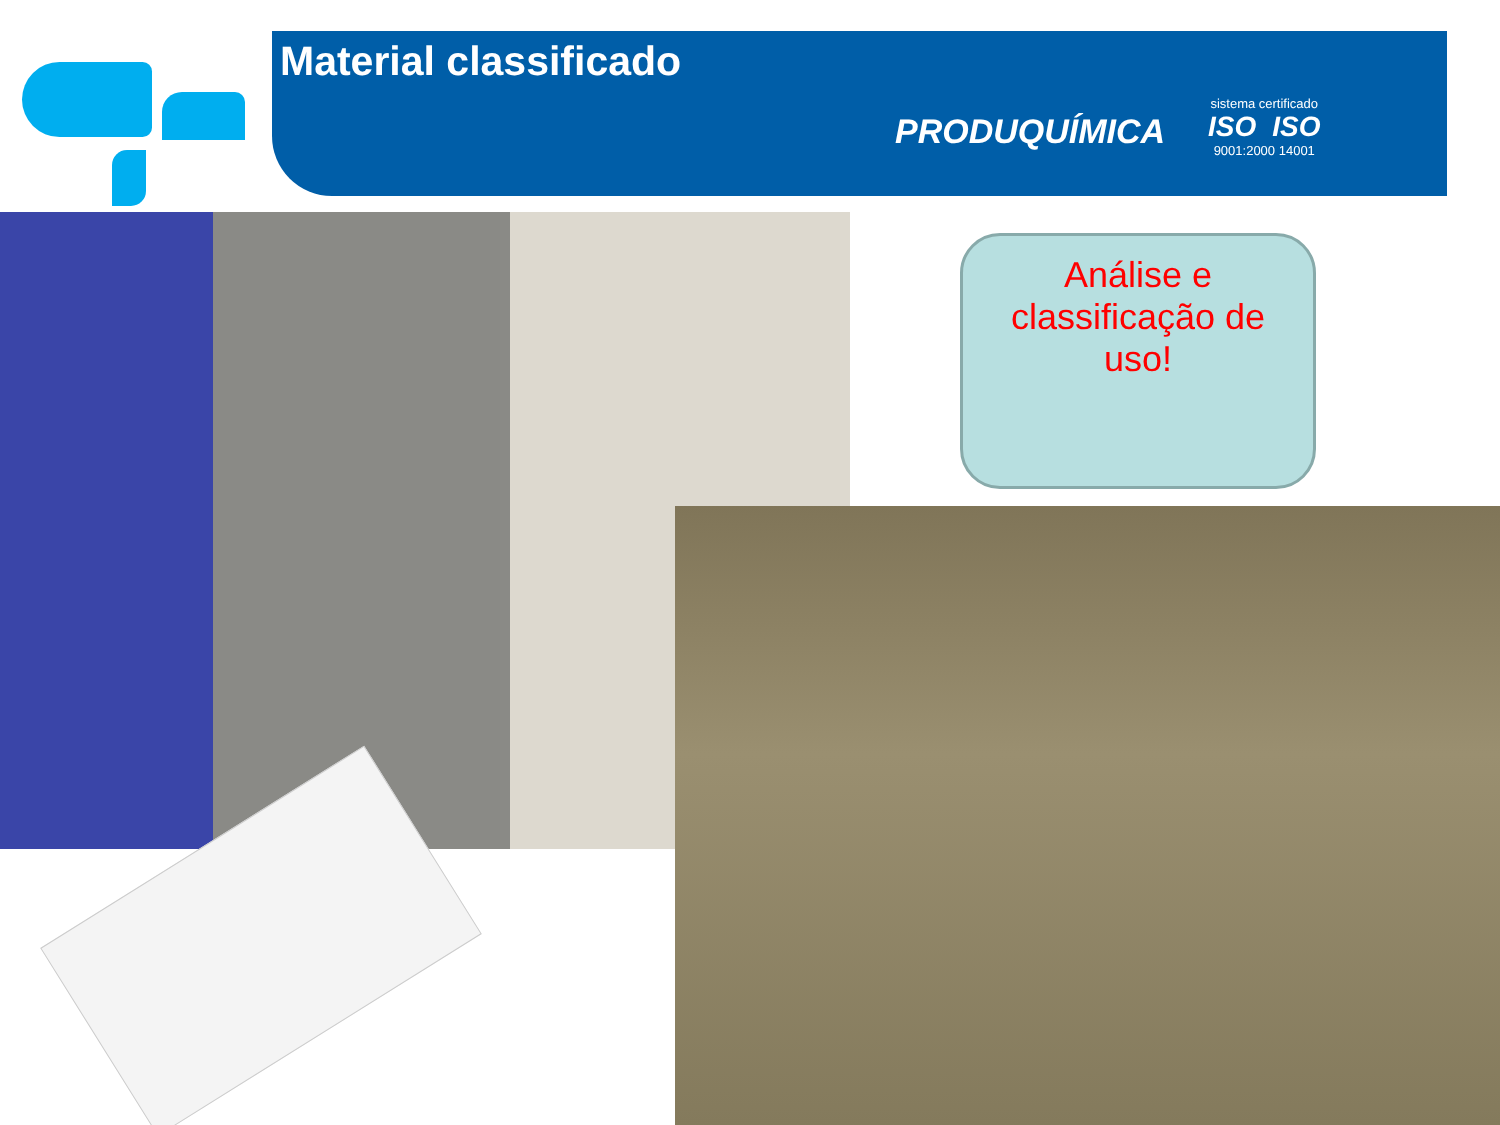Material classificado
PRODUQUÍMICA
sistema certificado
ISO ISO
9001:2000 14001
Análise e
classificação de
uso!